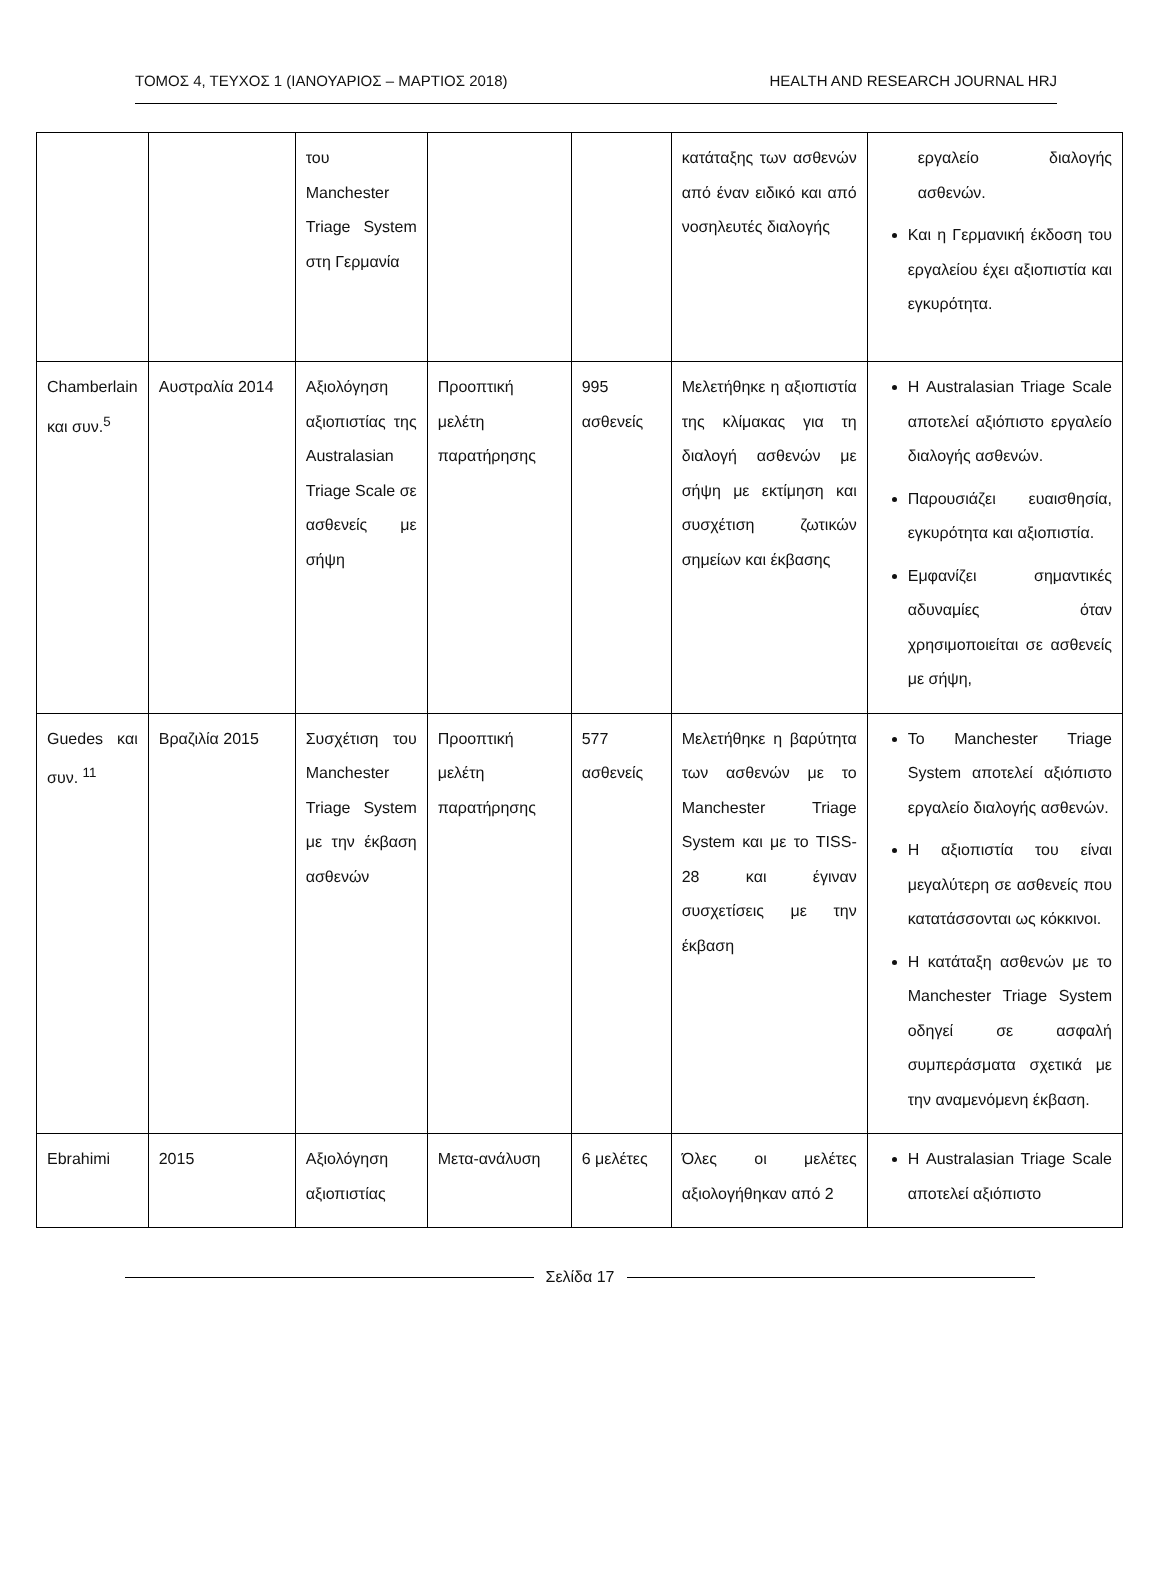ΤΟΜΟΣ 4, ΤΕΥΧΟΣ 1 (ΙΑΝΟΥΑΡΙΟΣ – ΜΑΡΤΙΟΣ 2018) HEALTH AND RESEARCH JOURNAL HRJ
| | | του Manchester Triage System στη Γερμανία | | | κατάταξης των ασθενών από έναν ειδικό και από νοσηλευτές διαλογής | εργαλείο διαλογής ασθενών. Και η Γερμανική έκδοση του εργαλείου έχει αξιοπιστία και εγκυρότητα. |
| Chamberlain και συν.<sup>5</sup> | Αυστραλία 2014 | Αξιολόγηση αξιοπιστίας της Australasian Triage Scale σε ασθενείς με σήψη | Προοπτική μελέτη παρατήρησης | 995 ασθενείς | Μελετήθηκε η αξιοπιστία της κλίμακας για τη διαλογή ασθενών με σήψη με εκτίμηση και συσχέτιση ζωτικών σημείων και έκβασης | Η Australasian Triage Scale αποτελεί αξιόπιστο εργαλείο διαλογής ασθενών. Παρουσιάζει ευαισθησία, εγκυρότητα και αξιοπιστία. Εμφανίζει σημαντικές αδυναμίες όταν χρησιμοποιείται σε ασθενείς με σήψη, |
| Guedes και συν. <sup>11</sup> | Βραζιλία 2015 | Συσχέτιση του Manchester Triage System με την έκβαση ασθενών | Προοπτική μελέτη παρατήρησης | 577 ασθενείς | Μελετήθηκε η βαρύτητα των ασθενών με το Manchester Triage System και με το TISS-28 και έγιναν συσχετίσεις με την έκβαση | Το Manchester Triage System αποτελεί αξιόπιστο εργαλείο διαλογής ασθενών. Η αξιοπιστία του είναι μεγαλύτερη σε ασθενείς που κατατάσσονται ως κόκκινοι. Η κατάταξη ασθενών με το Manchester Triage System οδηγεί σε ασφαλή συμπεράσματα σχετικά με την αναμενόμενη έκβαση. |
| Ebrahimi | 2015 | Αξιολόγηση αξιοπιστίας | Μετα-ανάλυση | 6 μελέτες | Όλες οι μελέτες αξιολογήθηκαν από 2 | Η Australasian Triage Scale αποτελεί αξιόπιστο |
Σελίδα 17